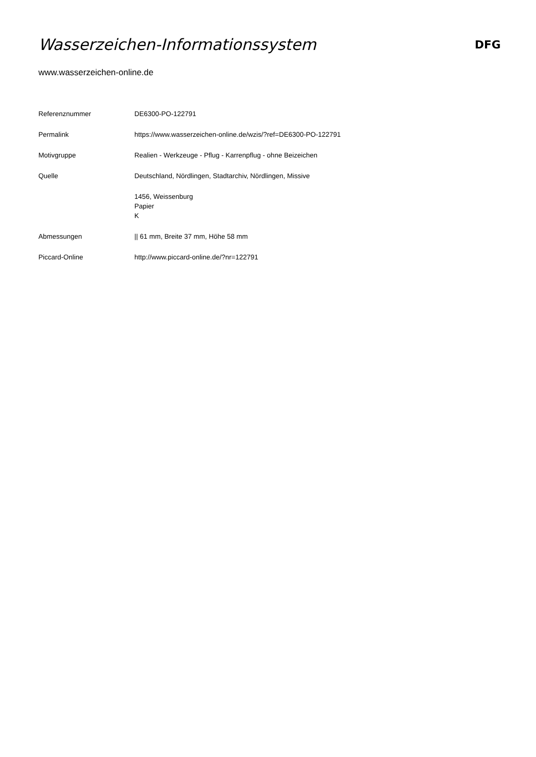Wasserzeichen-Informationssystem
DFG
www.wasserzeichen-online.de
| Referenznummer | DE6300-PO-122791 |
| Permalink | https://www.wasserzeichen-online.de/wzis/?ref=DE6300-PO-122791 |
| Motivgruppe | Realien - Werkzeuge - Pflug - Karrenpflug - ohne Beizeichen |
| Quelle | Deutschland, Nördlingen, Stadtarchiv, Nördlingen, Missive |
| | 1456, Weissenburg Papier K |
| Abmessungen | // 61 mm, Breite 37 mm, Höhe 58 mm |
| Piccard-Online | http://www.piccard-online.de/?nr=122791 |